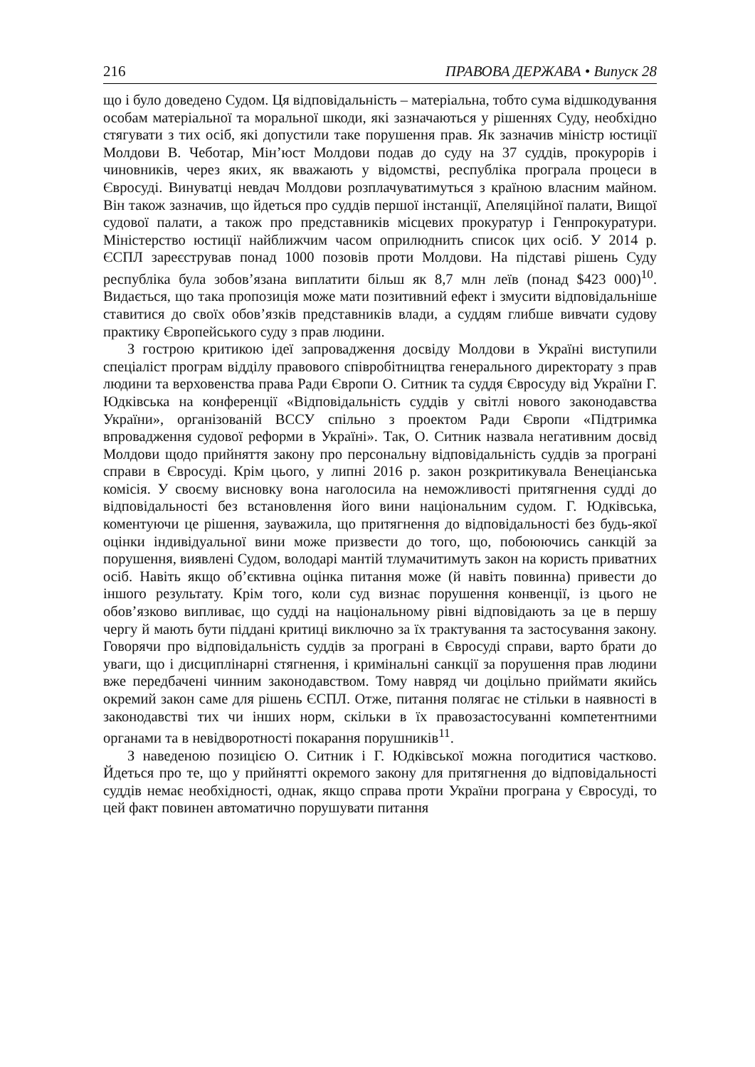216 ПРАВОВА ДЕРЖАВА • Випуск 28
що і було доведено Судом. Ця відповідальність – матеріальна, тобто сума відшкодування особам матеріальної та моральної шкоди, які зазначаються у рішеннях Суду, необхідно стягувати з тих осіб, які допустили таке порушення прав. Як зазначив міністр юстиції Молдови В. Чеботар, Мін’юст Молдови подав до суду на 37 суддів, прокурорів і чиновників, через яких, як вважають у відомстві, республіка програла процеси в Євросуді. Винуватці невдач Молдови розплачуватимуться з країною власним майном. Він також зазначив, що йдеться про суддів першої інстанції, Апеляційної палати, Вищої судової палати, а також про представників місцевих прокуратур і Генпрокуратури. Міністерство юстиції найближчим часом оприлюднить список цих осіб. У 2014 р. ЄСПЛ зареєстрував понад 1000 позовів проти Молдови. На підставі рішень Суду республіка була зобов’язана виплатити більш як 8,7 млн леїв (понад $423 000)<sup>10</sup>. Видається, що така пропозиція може мати позитивний ефект і змусити відповідальніше ставитися до своїх обов’язків представників влади, а суддям глибше вивчати судову практику Європейського суду з прав людини.
З гострою критикою ідеї запровадження досвіду Молдови в Україні виступили спеціаліст програм відділу правового співробітництва генерального директорату з прав людини та верховенства права Ради Європи О. Ситник та суддя Євросуду від України Г. Юдківська на конференції «Відповідальність суддів у світлі нового законодавства України», організованій ВССУ спільно з проектом Ради Європи «Підтримка впровадження судової реформи в Україні». Так, О. Ситник назвала негативним досвід Молдови щодо прийняття закону про персональну відповідальність суддів за програні справи в Євросуді. Крім цього, у липні 2016 р. закон розкритикувала Венеціанська комісія. У своєму висновку вона наголосила на неможливості притягнення судді до відповідальності без встановлення його вини національним судом. Г. Юдківська, коментуючи це рішення, зауважила, що притягнення до відповідальності без будь-якої оцінки індивідуальної вини може призвести до того, що, побоюючись санкцій за порушення, виявлені Судом, володарі мантій тлумачитимуть закон на користь приватних осіб. Навіть якщо об’єктивна оцінка питання може (й навіть повинна) привести до іншого результату. Крім того, коли суд визнає порушення конвенції, із цього не обов’язково випливає, що судді на національному рівні відповідають за це в першу чергу й мають бути піддані критиці виключно за їх трактування та застосування закону. Говорячи про відповідальність суддів за програні в Євросуді справи, варто брати до уваги, що і дисциплінарні стягнення, і кримінальні санкції за порушення прав людини вже передбачені чинним законодавством. Тому навряд чи доцільно приймати якийсь окремий закон саме для рішень ЄСПЛ. Отже, питання полягає не стільки в наявності в законодавстві тих чи інших норм, скільки в їх правозастосуванні компетентними органами та в невідворотності покарання порушників<sup>11</sup>.
З наведеною позицією О. Ситник і Г. Юдківської можна погодитися частково. Йдеться про те, що у прийнятті окремого закону для притягнення до відповідальності суддів немає необхідності, однак, якщо справа проти України програна у Євросуді, то цей факт повинен автоматично порушувати питання